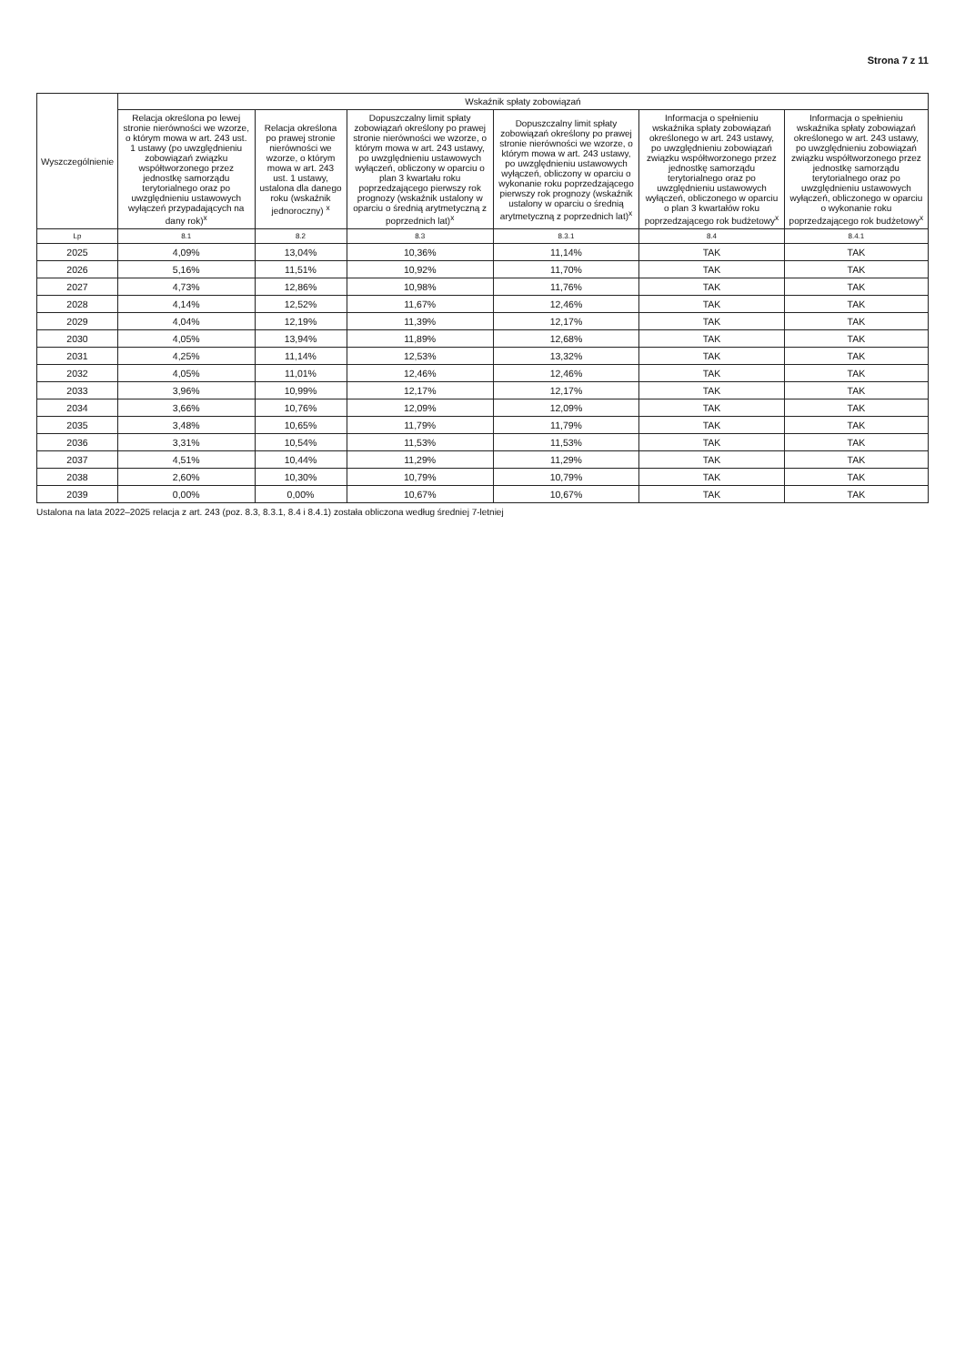Strona 7 z 11
| Wyszczególnienie | Wskaźnik spłaty zobowiązań | | | | | |
| --- | --- | --- | --- | --- | --- | --- |
| | Relacja określona po lewej stronie nierówności we wzorze, o którym mowa w art. 243 ust. 1 ustawy (po uwzględnieniu zobowiązań związku współtworzonego przez jednostkę samorządu terytorialnego oraz po uwzględnieniu ustawowych wyłączeń przypadających na dany rok)<sup>x</sup> | Relacja określona po prawej stronie nierówności we wzorze, o którym mowa w art. 243 ust. 1 ustawy, ustalona dla danego roku (wskaźnik jednoroczny) <sup>x</sup> | Dopuszczalny limit spłaty zobowiązań określony po prawej stronie nierówności we wzorze, o którym mowa w art. 243 ustawy, po uwzględnieniu ustawowych wyłączeń, obliczony w oparciu o plan 3 kwartału roku poprzedzającego pierwszy rok prognozy (wskaźnik ustalony w oparciu o średnią arytmetyczną z poprzednich lat)<sup>x</sup> | Dopuszczalny limit spłaty zobowiązań określony po prawej stronie nierówności we wzorze, o którym mowa w art. 243 ustawy, po uwzględnieniu ustawowych wyłączeń, obliczony w oparciu o wykonanie roku poprzedzającego pierwszy rok prognozy (wskaźnik ustalony w oparciu o średnią arytmetyczną z poprzednich lat)<sup>x</sup> | Informacja o spełnieniu wskaźnika spłaty zobowiązań określonego w art. 243 ustawy, po uwzględnieniu zobowiązań związku współtworzonego przez jednostkę samorządu terytorialnego oraz po uwzględnieniu ustawowych wyłączeń, obliczonego w oparciu o plan 3 kwartałów roku poprzedzającego rok budżetowy<sup>x</sup> | Informacja o spełnieniu wskaźnika spłaty zobowiązań określonego w art. 243 ustawy, po uwzględnieniu zobowiązań związku współtworzonego przez jednostkę samorządu terytorialnego oraz po uwzględnieniu ustawowych wyłączeń, obliczonego w oparciu o wykonanie roku poprzedzającego rok budżetowy<sup>x</sup> |
| Lp | 8.1 | 8.2 | 8.3 | 8.3.1 | 8.4 | 8.4.1 |
| 2025 | 4,09% | 13,04% | 10,36% | 11,14% | TAK | TAK |
| 2026 | 5,16% | 11,51% | 10,92% | 11,70% | TAK | TAK |
| 2027 | 4,73% | 12,86% | 10,98% | 11,76% | TAK | TAK |
| 2028 | 4,14% | 12,52% | 11,67% | 12,46% | TAK | TAK |
| 2029 | 4,04% | 12,19% | 11,39% | 12,17% | TAK | TAK |
| 2030 | 4,05% | 13,94% | 11,89% | 12,68% | TAK | TAK |
| 2031 | 4,25% | 11,14% | 12,53% | 13,32% | TAK | TAK |
| 2032 | 4,05% | 11,01% | 12,46% | 12,46% | TAK | TAK |
| 2033 | 3,96% | 10,99% | 12,17% | 12,17% | TAK | TAK |
| 2034 | 3,66% | 10,76% | 12,09% | 12,09% | TAK | TAK |
| 2035 | 3,48% | 10,65% | 11,79% | 11,79% | TAK | TAK |
| 2036 | 3,31% | 10,54% | 11,53% | 11,53% | TAK | TAK |
| 2037 | 4,51% | 10,44% | 11,29% | 11,29% | TAK | TAK |
| 2038 | 2,60% | 10,30% | 10,79% | 10,79% | TAK | TAK |
| 2039 | 0,00% | 0,00% | 10,67% | 10,67% | TAK | TAK |
Ustalona na lata 2022–2025 relacja z art. 243 (poz. 8.3, 8.3.1, 8.4 i 8.4.1) została obliczona według średniej 7-letniej